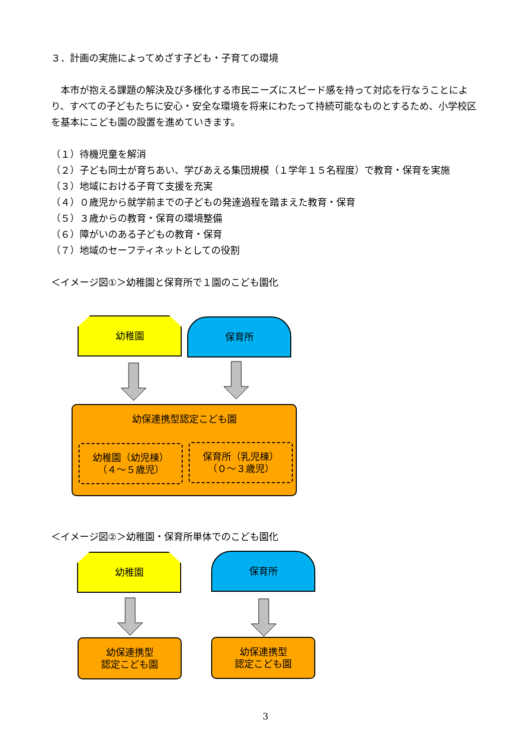３．計画の実施によってめざす子ども・子育ての環境
　本市が抱える課題の解決及び多様化する市民ニーズにスピード感を持って対応を行なうことにより、すべての子どもたちに安心・安全な環境を将来にわたって持続可能なものとするため、小学校区を基本にこども園の設置を進めていきます。
（１）待機児童を解消
（２）子ども同士が育ちあい、学びあえる集団規模（１学年１５名程度）で教育・保育を実施
（３）地域における子育て支援を充実
（４）０歳児から就学前までの子どもの発達過程を踏まえた教育・保育
（５）３歳からの教育・保育の環境整備
（６）障がいのある子どもの教育・保育
（７）地域のセーフティネットとしての役割
＜イメージ図①＞幼稚園と保育所で１園のこども園化
幼稚園 保育所
幼保連携型認定こども園
幼稚園（幼児棟）
（４～５歳児）
保育所（乳児棟）
（０～３歳児）
＜イメージ図②＞幼稚園・保育所単体でのこども園化
幼稚園 保育所
幼保連携型
認定こども園
幼保連携型
認定こども園
3